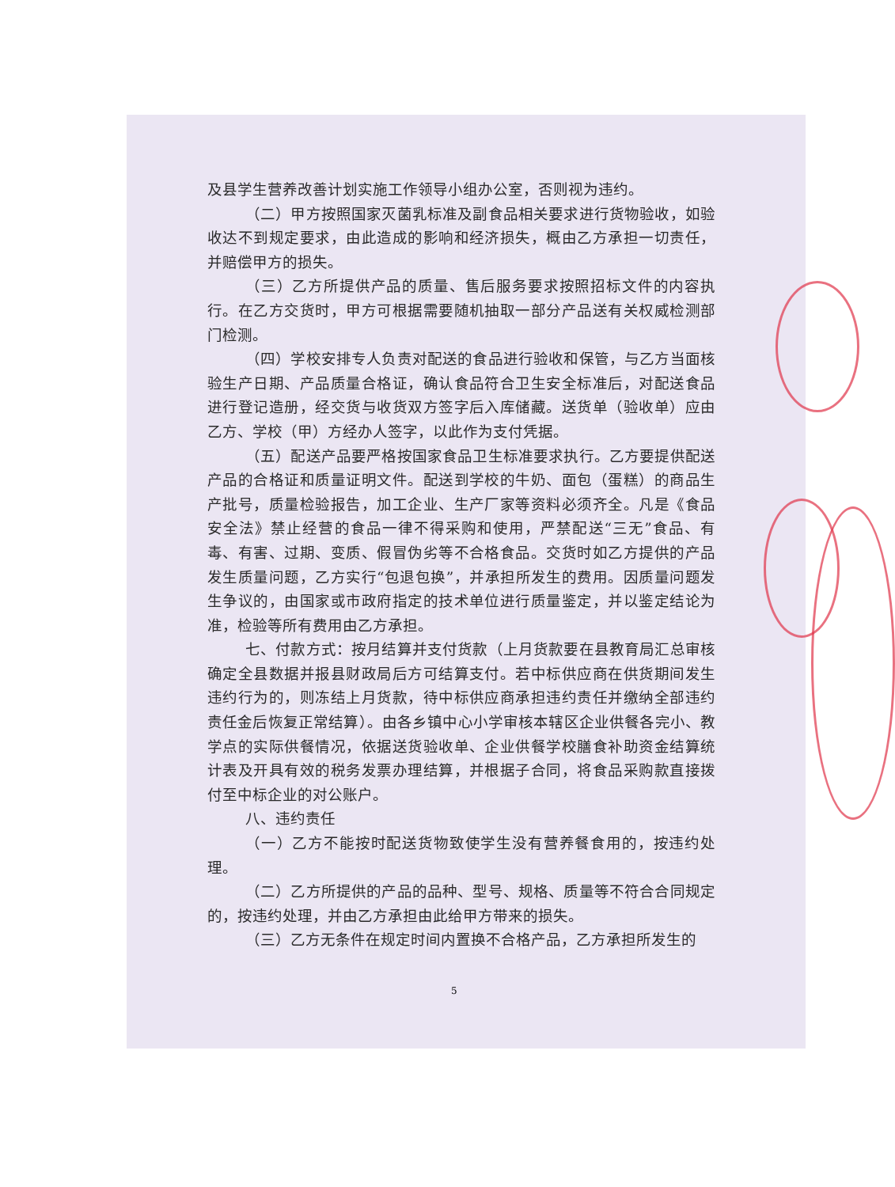及县学生营养改善计划实施工作领导小组办公室，否则视为违约。
（二）甲方按照国家灭菌乳标准及副食品相关要求进行货物验收，如验收达不到规定要求，由此造成的影响和经济损失，概由乙方承担一切责任，并赔偿甲方的损失。
（三）乙方所提供产品的质量、售后服务要求按照招标文件的内容执行。在乙方交货时，甲方可根据需要随机抽取一部分产品送有关权威检测部门检测。
（四）学校安排专人负责对配送的食品进行验收和保管，与乙方当面核验生产日期、产品质量合格证，确认食品符合卫生安全标准后，对配送食品进行登记造册，经交货与收货双方签字后入库储藏。送货单（验收单）应由乙方、学校（甲）方经办人签字，以此作为支付凭据。
（五）配送产品要严格按国家食品卫生标准要求执行。乙方要提供配送产品的合格证和质量证明文件。配送到学校的牛奶、面包（蛋糕）的商品生产批号，质量检验报告，加工企业、生产厂家等资料必须齐全。凡是《食品安全法》禁止经营的食品一律不得采购和使用，严禁配送“三无”食品、有毒、有害、过期、变质、假冒伪劣等不合格食品。交货时如乙方提供的产品发生质量问题，乙方实行“包退包换”，并承担所发生的费用。因质量问题发生争议的，由国家或市政府指定的技术单位进行质量鉴定，并以鉴定结论为准，检验等所有费用由乙方承担。
七、付款方式：按月结算并支付货款（上月货款要在县教育局汇总审核确定全县数据并报县财政局后方可结算支付。若中标供应商在供货期间发生违约行为的，则冻结上月货款，待中标供应商承担违约责任并缴纳全部违约责任金后恢复正常结算）。由各乡镇中心小学审核本辖区企业供餐各完小、教学点的实际供餐情况，依据送货验收单、企业供餐学校膳食补助资金结算统计表及开具有效的税务发票办理结算，并根据子合同，将食品采购款直接拨付至中标企业的对公账户。
八、违约责任
（一）乙方不能按时配送货物致使学生没有营养餐食用的，按违约处理。
（二）乙方所提供的产品的品种、型号、规格、质量等不符合合同规定的，按违约处理，并由乙方承担由此给甲方带来的损失。
（三）乙方无条件在规定时间内置换不合格产品，乙方承担所发生的
5